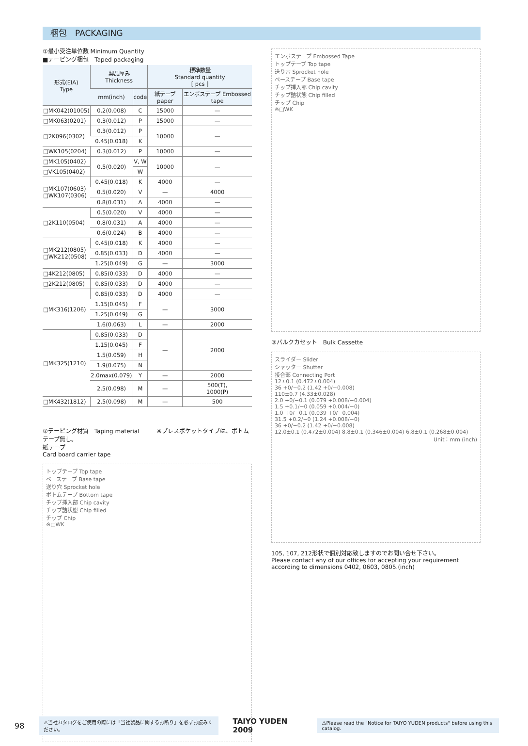梱包　PACKAGING
①最小受注単位数 Minimum Quantity
■テーピング梱包　Taped packaging
| 形式(EIA) Type | 製品厚み Thickness | | 標準数量 Standard quantity [ pcs ] | |
| --- | --- | --- | --- | --- |
| | mm(inch) | code | 紙テープ paper | エンボステープ Embossed tape |
| □MK042(01005) | 0.2(0.008) | C | 15000 | — |
| □MK063(0201) | 0.3(0.012) | P | 15000 | — |
| □2K096(0302) | 0.3(0.012) | P | 10000 | — |
| | 0.45(0.018) | K | | |
| □WK105(0204) | 0.3(0.012) | P | 10000 | — |
| □MK105(0402) | 0.5(0.020) | V, W | 10000 | — |
| □VK105(0402) | | W | | |
| □MK107(0603) □WK107(0306) | 0.45(0.018) | K | 4000 | — |
| | 0.5(0.020) | V | — | 4000 |
| | 0.8(0.031) | A | 4000 | — |
| □2K110(0504) | 0.5(0.020) | V | 4000 | — |
| | 0.8(0.031) | A | 4000 | — |
| | 0.6(0.024) | B | 4000 | — |
| □MK212(0805) □WK212(0508) | 0.45(0.018) | K | 4000 | — |
| | 0.85(0.033) | D | 4000 | — |
| | 1.25(0.049) | G | — | 3000 |
| □4K212(0805) | 0.85(0.033) | D | 4000 | — |
| □2K212(0805) | 0.85(0.033) | D | 4000 | — |
| □MK316(1206) | 0.85(0.033) | D | 4000 | — |
| | 1.15(0.045) | F | — | 3000 |
| | 1.25(0.049) | G | | |
| | 1.6(0.063) | L | — | 2000 |
| □MK325(1210) | 0.85(0.033) | D | — | 2000 |
| | 1.15(0.045) | F | | |
| | 1.5(0.059) | H | | |
| | 1.9(0.075) | N | | |
| | 2.0max(0.079) | Y | — | 2000 |
| | 2.5(0.098) | M | — | 500(T), 1000(P) |
| □MK432(1812) | 2.5(0.098) | M | — | 500 |
②テーピング材質　Taping material　　　※プレスポケットタイプは、ボトムテープ無し。
紙テープ
Card board carrier tape
トップテープ Top tape
ベーステープ Base tape
送り穴 Sprocket hole
ボトムテープ Bottom tape
チップ挿入部 Chip cavity
チップ詰状態 Chip filled
チップ Chip
※□WK
エンボステープ Embossed Tape
トップテープ Top tape
送り穴 Sprocket hole
ベーステープ Base tape
チップ挿入部 Chip cavity
チップ詰状態 Chip filled
チップ Chip
※□WK
③バルクカセット　Bulk Cassette
スライダー Slider
シャッター Shutter
接合部 Connecting Port
12±0.1 (0.472±0.004)
36 +0/−0.2 (1.42 +0/−0.008)
110±0.7 (4.33±0.028)
2.0 +0/−0.1 (0.079 +0.008/−0.004)
1.5 +0.1/−0 (0.059 +0.004/−0)
1.0 +0/−0.1 (0.039 +0/−0.004)
31.5 +0.2/−0 (1.24 +0.008/−0)
36 +0/−0.2 (1.42 +0/−0.008)
12.0±0.1 (0.472±0.004) 8.8±0.1 (0.346±0.004) 6.8±0.1 (0.268±0.004)
Unit：mm (inch)
105, 107, 212形状で個別対応致しますのでお問い合せ下さい。
Please contact any of our offices for accepting your requirement according to dimensions 0402, 0603, 0805.(inch)
98 ⚠当社カタログをご使用の際には「当社製品に関するお断り」を必ずお読みください。 TAIYO YUDEN 2009 ⚠Please read the "Notice for TAIYO YUDEN products" before using this catalog.